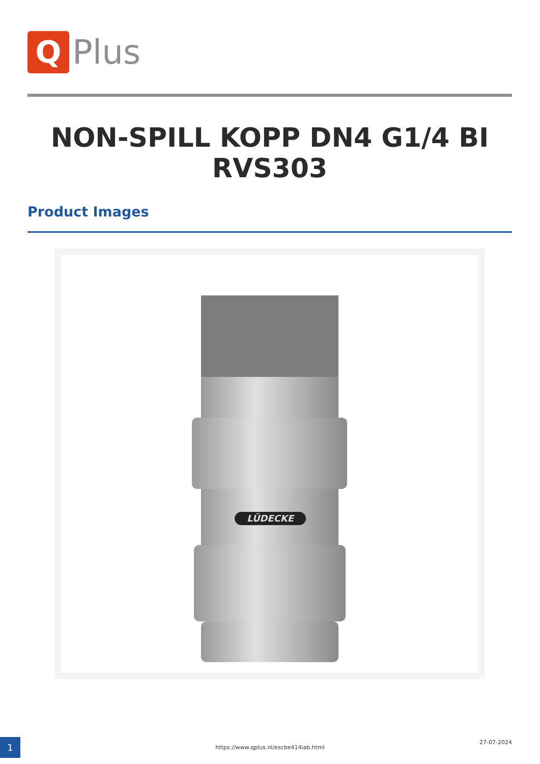Q
Plus
NON-SPILL KOPP DN4 G1/4 BI RVS303
Product Images
LÜDECKE
1 https://www.qplus.nl/escbe414iab.html
27-07-2024